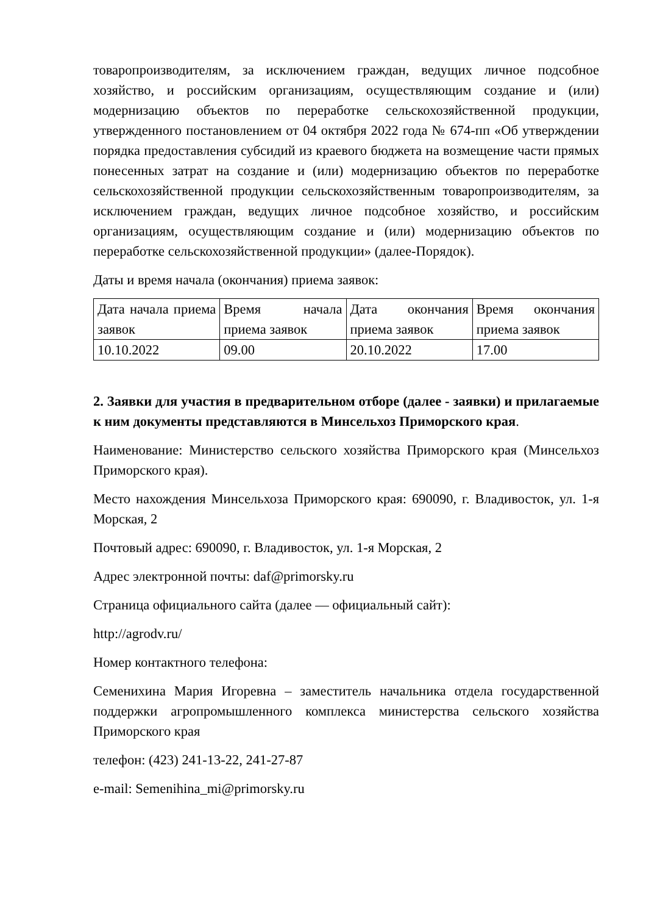товаропроизводителям, за исключением граждан, ведущих личное подсобное хозяйство, и российским организациям, осуществляющим создание и (или) модернизацию объектов по переработке сельскохозяйственной продукции, утвержденного постановлением от 04 октября 2022 года № 674-пп «Об утверждении порядка предоставления субсидий из краевого бюджета на возмещение части прямых понесенных затрат на создание и (или) модернизацию объектов по переработке сельскохозяйственной продукции сельскохозяйственным товаропроизводителям, за исключением граждан, ведущих личное подсобное хозяйство, и российским организациям, осуществляющим создание и (или) модернизацию объектов по переработке сельскохозяйственной продукции» (далее-Порядок).
Даты и время начала (окончания) приема заявок:
| Дата начала приема заявок | Время начала приема заявок | Дата окончания приема заявок | Время окончания приема заявок |
| 10.10.2022 | 09.00 | 20.10.2022 | 17.00 |
2. Заявки для участия в предварительном отборе (далее - заявки) и прилагаемые к ним документы представляются в Минсельхоз Приморского края.
Наименование: Министерство сельского хозяйства Приморского края (Минсельхоз Приморского края).
Место нахождения Минсельхоза Приморского края: 690090, г. Владивосток, ул. 1-я Морская, 2
Почтовый адрес: 690090, г. Владивосток, ул. 1-я Морская, 2
Адрес электронной почты: daf@primorsky.ru
Страница официального сайта (далее — официальный сайт):
http://agrodv.ru/
Номер контактного телефона:
Семенихина Мария Игоревна – заместитель начальника отдела государственной поддержки агропромышленного комплекса министерства сельского хозяйства Приморского края
телефон: (423) 241-13-22, 241-27-87
e-mail: Semenihina_mi@primorsky.ru